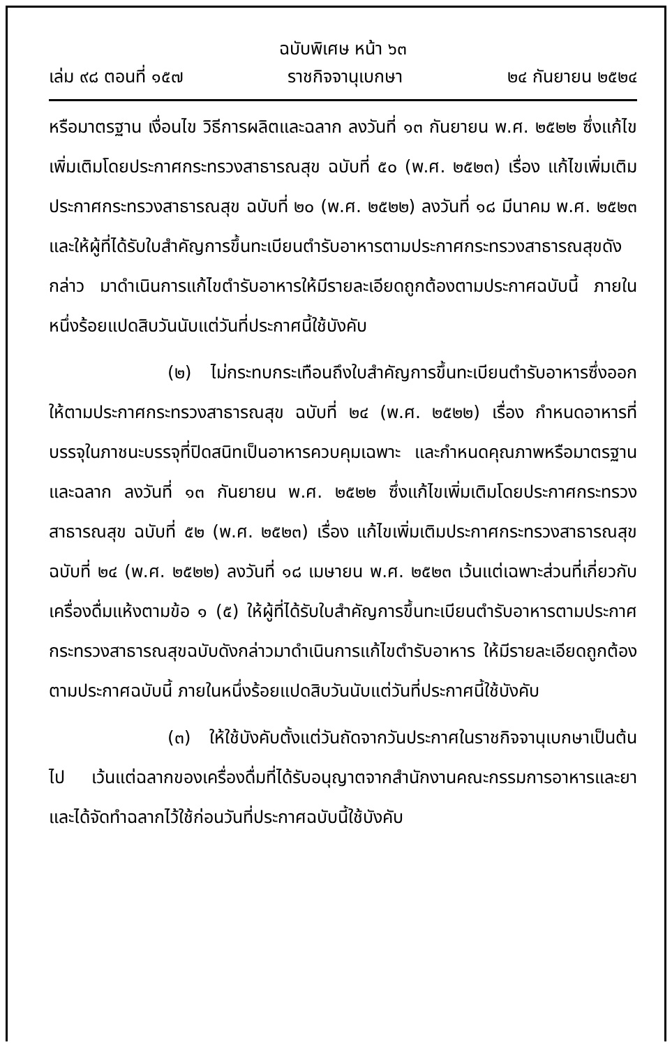ฉบับพิเศษ หน้า ๖๓
เล่ม ๙๘ ตอนที่ ๑๕๗ ราชกิจจานุเบกษา ๒๔ กันยายน ๒๕๒๔
หรือมาตรฐาน เงื่อนไข วิธีการผลิตและฉลาก ลงวันที่ ๑๓ กันยายน พ.ศ. ๒๕๒๒ ซึ่งแก้ไขเพิ่มเติมโดยประกาศกระทรวงสาธารณสุข ฉบับที่ ๕๐ (พ.ศ. ๒๕๒๓) เรื่อง แก้ไขเพิ่มเติมประกาศกระทรวงสาธารณสุข ฉบับที่ ๒๐ (พ.ศ. ๒๕๒๒) ลงวันที่ ๑๘ มีนาคม พ.ศ. ๒๕๒๓ และให้ผู้ที่ได้รับใบสำคัญการขึ้นทะเบียนตำรับอาหารตามประกาศกระทรวงสาธารณสุขดังกล่าว มาดำเนินการแก้ไขตำรับอาหารให้มีรายละเอียดถูกต้องตามประกาศฉบับนี้ ภายในหนึ่งร้อยแปดสิบวันนับแต่วันที่ประกาศนี้ใช้บังคับ
(๒) ไม่กระทบกระเทือนถึงใบสำคัญการขึ้นทะเบียนตำรับอาหารซึ่งออกให้ตามประกาศกระทรวงสาธารณสุข ฉบับที่ ๒๔ (พ.ศ. ๒๕๒๒) เรื่อง กำหนดอาหารที่บรรจุในภาชนะบรรจุที่ปิดสนิทเป็นอาหารควบคุมเฉพาะ และกำหนดคุณภาพหรือมาตรฐานและฉลาก ลงวันที่ ๑๓ กันยายน พ.ศ. ๒๕๒๒ ซึ่งแก้ไขเพิ่มเติมโดยประกาศกระทรวงสาธารณสุข ฉบับที่ ๕๒ (พ.ศ. ๒๕๒๓) เรื่อง แก้ไขเพิ่มเติมประกาศกระทรวงสาธารณสุข ฉบับที่ ๒๔ (พ.ศ. ๒๕๒๒) ลงวันที่ ๑๘ เมษายน พ.ศ. ๒๕๒๓ เว้นแต่เฉพาะส่วนที่เกี่ยวกับเครื่องดื่มแห้งตามข้อ ๑ (๕) ให้ผู้ที่ได้รับใบสำคัญการขึ้นทะเบียนตำรับอาหารตามประกาศกระทรวงสาธารณสุขฉบับดังกล่าวมาดำเนินการแก้ไขตำรับอาหาร ให้มีรายละเอียดถูกต้องตามประกาศฉบับนี้ ภายในหนึ่งร้อยแปดสิบวันนับแต่วันที่ประกาศนี้ใช้บังคับ
(๓) ให้ใช้บังคับตั้งแต่วันถัดจากวันประกาศในราชกิจจานุเบกษาเป็นต้นไป เว้นแต่ฉลากของเครื่องดื่มที่ได้รับอนุญาตจากสำนักงานคณะกรรมการอาหารและยา และได้จัดทำฉลากไว้ใช้ก่อนวันที่ประกาศฉบับนี้ใช้บังคับ